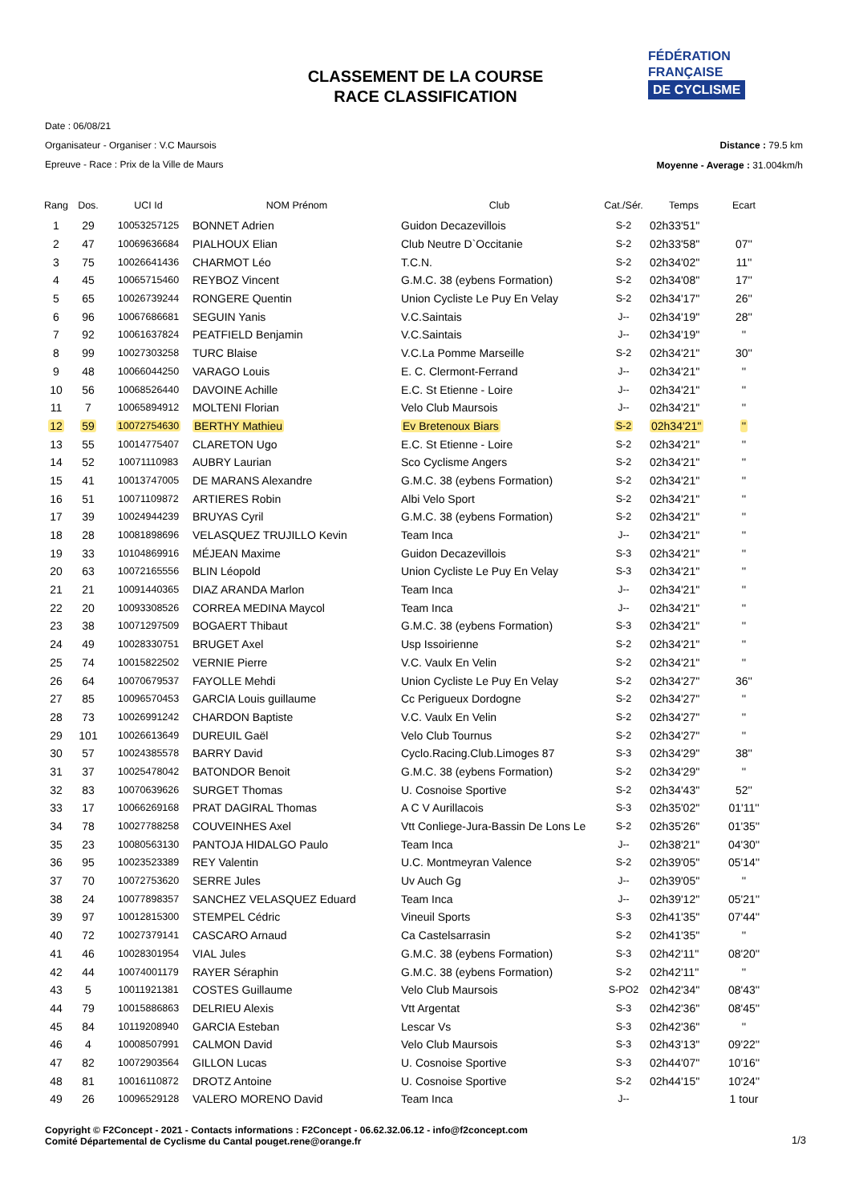CLASSEMENT DE LA COURSE
RACE CLASSIFICATION
FÉDÉRATION
FRANÇAISE
DE CYCLISME
Date : 06/08/21
Organisateur - Organiser : V.C Maursois
Epreuve - Race : Prix de la Ville de Maurs
Distance : 79.5 km
Moyenne - Average : 31.004km/h
| Rang | Dos. | UCI Id | NOM Prénom | Club | Cat./Sér. | Temps | Ecart |
| --- | --- | --- | --- | --- | --- | --- | --- |
| 1 | 29 | 10053257125 | BONNET Adrien | Guidon Decazevillois | S-2 | 02h33'51'' | |
| 2 | 47 | 10069636684 | PIALHOUX Elian | Club Neutre D`Occitanie | S-2 | 02h33'58'' | 07'' |
| 3 | 75 | 10026641436 | CHARMOT Léo | T.C.N. | S-2 | 02h34'02'' | 11'' |
| 4 | 45 | 10065715460 | REYBOZ Vincent | G.M.C. 38 (eybens Formation) | S-2 | 02h34'08'' | 17'' |
| 5 | 65 | 10026739244 | RONGERE Quentin | Union Cycliste Le Puy En Velay | S-2 | 02h34'17'' | 26'' |
| 6 | 96 | 10067686681 | SEGUIN Yanis | V.C.Saintais | J-- | 02h34'19'' | 28'' |
| 7 | 92 | 10061637824 | PEATFIELD Benjamin | V.C.Saintais | J-- | 02h34'19'' | '' |
| 8 | 99 | 10027303258 | TURC Blaise | V.C.La Pomme Marseille | S-2 | 02h34'21'' | 30'' |
| 9 | 48 | 10066044250 | VARAGO Louis | E. C. Clermont-Ferrand | J-- | 02h34'21'' | '' |
| 10 | 56 | 10068526440 | DAVOINE Achille | E.C. St Etienne - Loire | J-- | 02h34'21'' | '' |
| 11 | 7 | 10065894912 | MOLTENI Florian | Velo Club Maursois | J-- | 02h34'21'' | '' |
| 12 | 59 | 10072754630 | BERTHY Mathieu | Ev Bretenoux Biars | S-2 | 02h34'21'' | '' |
| 13 | 55 | 10014775407 | CLARETON Ugo | E.C. St Etienne - Loire | S-2 | 02h34'21'' | '' |
| 14 | 52 | 10071110983 | AUBRY Laurian | Sco Cyclisme Angers | S-2 | 02h34'21'' | '' |
| 15 | 41 | 10013747005 | DE MARANS Alexandre | G.M.C. 38 (eybens Formation) | S-2 | 02h34'21'' | '' |
| 16 | 51 | 10071109872 | ARTIERES Robin | Albi Velo Sport | S-2 | 02h34'21'' | '' |
| 17 | 39 | 10024944239 | BRUYAS Cyril | G.M.C. 38 (eybens Formation) | S-2 | 02h34'21'' | '' |
| 18 | 28 | 10081898696 | VELASQUEZ TRUJILLO Kevin | Team Inca | J-- | 02h34'21'' | '' |
| 19 | 33 | 10104869916 | MÉJEAN Maxime | Guidon Decazevillois | S-3 | 02h34'21'' | '' |
| 20 | 63 | 10072165556 | BLIN Léopold | Union Cycliste Le Puy En Velay | S-3 | 02h34'21'' | '' |
| 21 | 21 | 10091440365 | DIAZ ARANDA Marlon | Team Inca | J-- | 02h34'21'' | '' |
| 22 | 20 | 10093308526 | CORREA MEDINA Maycol | Team Inca | J-- | 02h34'21'' | '' |
| 23 | 38 | 10071297509 | BOGAERT Thibaut | G.M.C. 38 (eybens Formation) | S-3 | 02h34'21'' | '' |
| 24 | 49 | 10028330751 | BRUGET Axel | Usp Issoirienne | S-2 | 02h34'21'' | '' |
| 25 | 74 | 10015822502 | VERNIE Pierre | V.C. Vaulx En Velin | S-2 | 02h34'21'' | '' |
| 26 | 64 | 10070679537 | FAYOLLE Mehdi | Union Cycliste Le Puy En Velay | S-2 | 02h34'27'' | 36'' |
| 27 | 85 | 10096570453 | GARCIA Louis guillaume | Cc Perigueux Dordogne | S-2 | 02h34'27'' | '' |
| 28 | 73 | 10026991242 | CHARDON Baptiste | V.C. Vaulx En Velin | S-2 | 02h34'27'' | '' |
| 29 | 101 | 10026613649 | DUREUIL Gaël | Velo Club Tournus | S-2 | 02h34'27'' | '' |
| 30 | 57 | 10024385578 | BARRY David | Cyclo.Racing.Club.Limoges 87 | S-3 | 02h34'29'' | 38'' |
| 31 | 37 | 10025478042 | BATONDOR Benoit | G.M.C. 38 (eybens Formation) | S-2 | 02h34'29'' | '' |
| 32 | 83 | 10070639626 | SURGET Thomas | U. Cosnoise Sportive | S-2 | 02h34'43'' | 52'' |
| 33 | 17 | 10066269168 | PRAT DAGIRAL Thomas | A C V Aurillacois | S-3 | 02h35'02'' | 01'11'' |
| 34 | 78 | 10027788258 | COUVEINHES Axel | Vtt Conliege-Jura-Bassin De Lons Le | S-2 | 02h35'26'' | 01'35'' |
| 35 | 23 | 10080563130 | PANTOJA HIDALGO Paulo | Team Inca | J-- | 02h38'21'' | 04'30'' |
| 36 | 95 | 10023523389 | REY Valentin | U.C. Montmeyran Valence | S-2 | 02h39'05'' | 05'14'' |
| 37 | 70 | 10072753620 | SERRE Jules | Uv Auch Gg | J-- | 02h39'05'' | '' |
| 38 | 24 | 10077898357 | SANCHEZ VELASQUEZ Eduard | Team Inca | J-- | 02h39'12'' | 05'21'' |
| 39 | 97 | 10012815300 | STEMPEL Cédric | Vineuil Sports | S-3 | 02h41'35'' | 07'44'' |
| 40 | 72 | 10027379141 | CASCARO Arnaud | Ca Castelsarrasin | S-2 | 02h41'35'' | '' |
| 41 | 46 | 10028301954 | VIAL Jules | G.M.C. 38 (eybens Formation) | S-3 | 02h42'11'' | 08'20'' |
| 42 | 44 | 10074001179 | RAYER Séraphin | G.M.C. 38 (eybens Formation) | S-2 | 02h42'11'' | '' |
| 43 | 5 | 10011921381 | COSTES Guillaume | Velo Club Maursois | S-PO2 | 02h42'34'' | 08'43'' |
| 44 | 79 | 10015886863 | DELRIEU Alexis | Vtt Argentat | S-3 | 02h42'36'' | 08'45'' |
| 45 | 84 | 10119208940 | GARCIA Esteban | Lescar Vs | S-3 | 02h42'36'' | '' |
| 46 | 4 | 10008507991 | CALMON David | Velo Club Maursois | S-3 | 02h43'13'' | 09'22'' |
| 47 | 82 | 10072903564 | GILLON Lucas | U. Cosnoise Sportive | S-3 | 02h44'07'' | 10'16'' |
| 48 | 81 | 10016110872 | DROTZ Antoine | U. Cosnoise Sportive | S-2 | 02h44'15'' | 10'24'' |
| 49 | 26 | 10096529128 | VALERO MORENO David | Team Inca | J-- | | 1 tour |
Copyright © F2Concept - 2021 - Contacts informations : F2Concept - 06.62.32.06.12 - info@f2concept.com
Comité Départemental de Cyclisme du Cantal pouget.rene@orange.fr
1/3